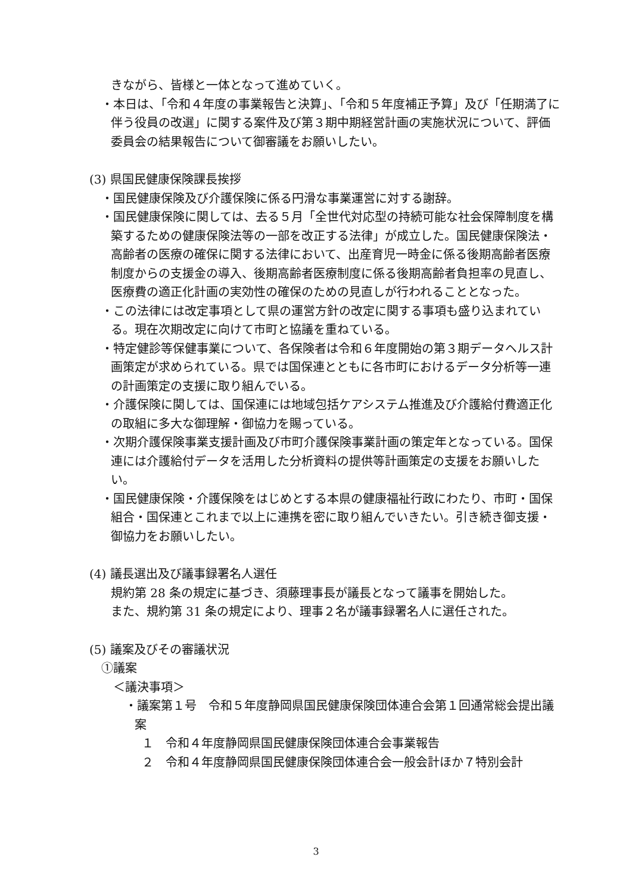きながら、皆様と一体となって進めていく。
・本日は、「令和４年度の事業報告と決算」、「令和５年度補正予算」及び「任期満了に伴う役員の改選」に関する案件及び第３期中期経営計画の実施状況について、評価委員会の結果報告について御審議をお願いしたい。
(3) 県国民健康保険課長挨拶
・国民健康保険及び介護保険に係る円滑な事業運営に対する謝辞。
・国民健康保険に関しては、去る５月「全世代対応型の持続可能な社会保障制度を構築するための健康保険法等の一部を改正する法律」が成立した。国民健康保険法・高齢者の医療の確保に関する法律において、出産育児一時金に係る後期高齢者医療制度からの支援金の導入、後期高齢者医療制度に係る後期高齢者負担率の見直し、医療費の適正化計画の実効性の確保のための見直しが行われることとなった。
・この法律には改定事項として県の運営方針の改定に関する事項も盛り込まれている。現在次期改定に向けて市町と協議を重ねている。
・特定健診等保健事業について、各保険者は令和６年度開始の第３期データヘルス計画策定が求められている。県では国保連とともに各市町におけるデータ分析等一連の計画策定の支援に取り組んでいる。
・介護保険に関しては、国保連には地域包括ケアシステム推進及び介護給付費適正化の取組に多大な御理解・御協力を賜っている。
・次期介護保険事業支援計画及び市町介護保険事業計画の策定年となっている。国保連には介護給付データを活用した分析資料の提供等計画策定の支援をお願いしたい。
・国民健康保険・介護保険をはじめとする本県の健康福祉行政にわたり、市町・国保組合・国保連とこれまで以上に連携を密に取り組んでいきたい。引き続き御支援・御協力をお願いしたい。
(4) 議長選出及び議事録署名人選任
規約第 28 条の規定に基づき、須藤理事長が議長となって議事を開始した。
また、規約第 31 条の規定により、理事２名が議事録署名人に選任された。
(5) 議案及びその審議状況
①議案
＜議決事項＞
・議案第１号　令和５年度静岡県国民健康保険団体連合会第１回通常総会提出議案
１　令和４年度静岡県国民健康保険団体連合会事業報告
２　令和４年度静岡県国民健康保険団体連合会一般会計ほか７特別会計
3